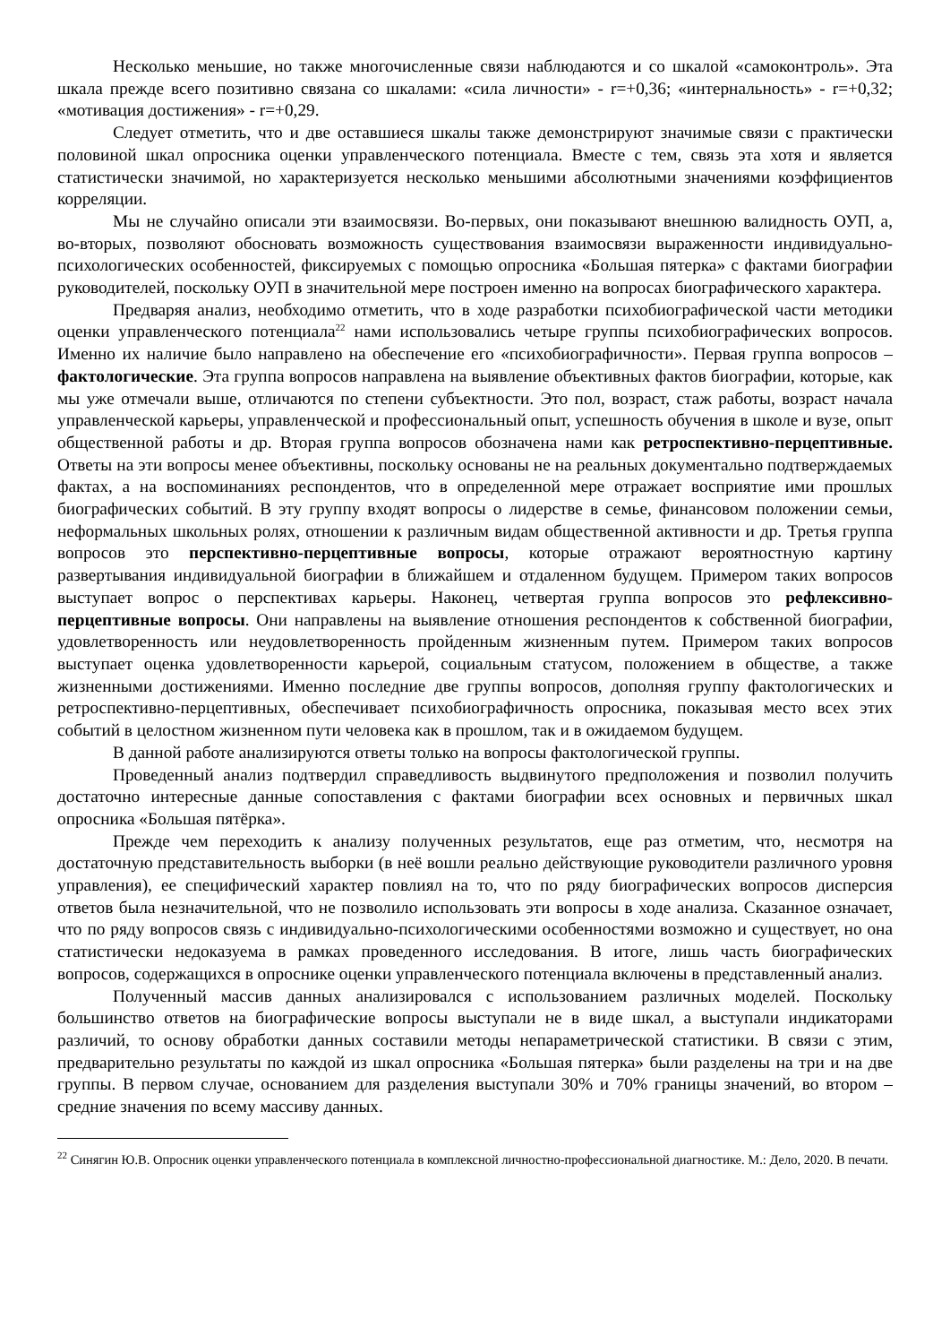Несколько меньшие, но также многочисленные связи наблюдаются и со шкалой «самоконтроль». Эта шкала прежде всего позитивно связана со шкалами: «сила личности» - r=+0,36; «интернальность» - r=+0,32; «мотивация достижения» - r=+0,29.
Следует отметить, что и две оставшиеся шкалы также демонстрируют значимые связи с практически половиной шкал опросника оценки управленческого потенциала. Вместе с тем, связь эта хотя и является статистически значимой, но характеризуется несколько меньшими абсолютными значениями коэффициентов корреляции.
Мы не случайно описали эти взаимосвязи. Во-первых, они показывают внешнюю валидность ОУП, а, во-вторых, позволяют обосновать возможность существования взаимосвязи выраженности индивидуально-психологических особенностей, фиксируемых с помощью опросника «Большая пятерка» с фактами биографии руководителей, поскольку ОУП в значительной мере построен именно на вопросах биографического характера.
Предваряя анализ, необходимо отметить, что в ходе разработки психобиографической части методики оценки управленческого потенциала<sup>22</sup> нами использовались четыре группы психобиографических вопросов. Именно их наличие было направлено на обеспечение его «психобиографичности». Первая группа вопросов – фактологические. Эта группа вопросов направлена на выявление объективных фактов биографии, которые, как мы уже отмечали выше, отличаются по степени субъектности. Это пол, возраст, стаж работы, возраст начала управленческой карьеры, управленческой и профессиональный опыт, успешность обучения в школе и вузе, опыт общественной работы и др. Вторая группа вопросов обозначена нами как ретроспективно-перцептивные. Ответы на эти вопросы менее объективны, поскольку основаны не на реальных документально подтверждаемых фактах, а на воспоминаниях респондентов, что в определенной мере отражает восприятие ими прошлых биографических событий. В эту группу входят вопросы о лидерстве в семье, финансовом положении семьи, неформальных школьных ролях, отношении к различным видам общественной активности и др. Третья группа вопросов это перспективно-перцептивные вопросы, которые отражают вероятностную картину развертывания индивидуальной биографии в ближайшем и отдаленном будущем. Примером таких вопросов выступает вопрос о перспективах карьеры. Наконец, четвертая группа вопросов это рефлексивно-перцептивные вопросы. Они направлены на выявление отношения респондентов к собственной биографии, удовлетворенность или неудовлетворенность пройденным жизненным путем. Примером таких вопросов выступает оценка удовлетворенности карьерой, социальным статусом, положением в обществе, а также жизненными достижениями. Именно последние две группы вопросов, дополняя группу фактологических и ретроспективно-перцептивных, обеспечивает психобиографичность опросника, показывая место всех этих событий в целостном жизненном пути человека как в прошлом, так и в ожидаемом будущем.
В данной работе анализируются ответы только на вопросы фактологической группы.
Проведенный анализ подтвердил справедливость выдвинутого предположения и позволил получить достаточно интересные данные сопоставления с фактами биографии всех основных и первичных шкал опросника «Большая пятёрка».
Прежде чем переходить к анализу полученных результатов, еще раз отметим, что, несмотря на достаточную представительность выборки (в неё вошли реально действующие руководители различного уровня управления), ее специфический характер повлиял на то, что по ряду биографических вопросов дисперсия ответов была незначительной, что не позволило использовать эти вопросы в ходе анализа. Сказанное означает, что по ряду вопросов связь с индивидуально-психологическими особенностями возможно и существует, но она статистически недоказуема в рамках проведенного исследования. В итоге, лишь часть биографических вопросов, содержащихся в опроснике оценки управленческого потенциала включены в представленный анализ.
Полученный массив данных анализировался с использованием различных моделей. Поскольку большинство ответов на биографические вопросы выступали не в виде шкал, а выступали индикаторами различий, то основу обработки данных составили методы непараметрической статистики. В связи с этим, предварительно результаты по каждой из шкал опросника «Большая пятерка» были разделены на три и на две группы. В первом случае, основанием для разделения выступали 30% и 70% границы значений, во втором – средние значения по всему массиву данных.
<sup>22</sup> Синягин Ю.В. Опросник оценки управленческого потенциала в комплексной личностно-профессиональной диагностике. М.: Дело, 2020. В печати.